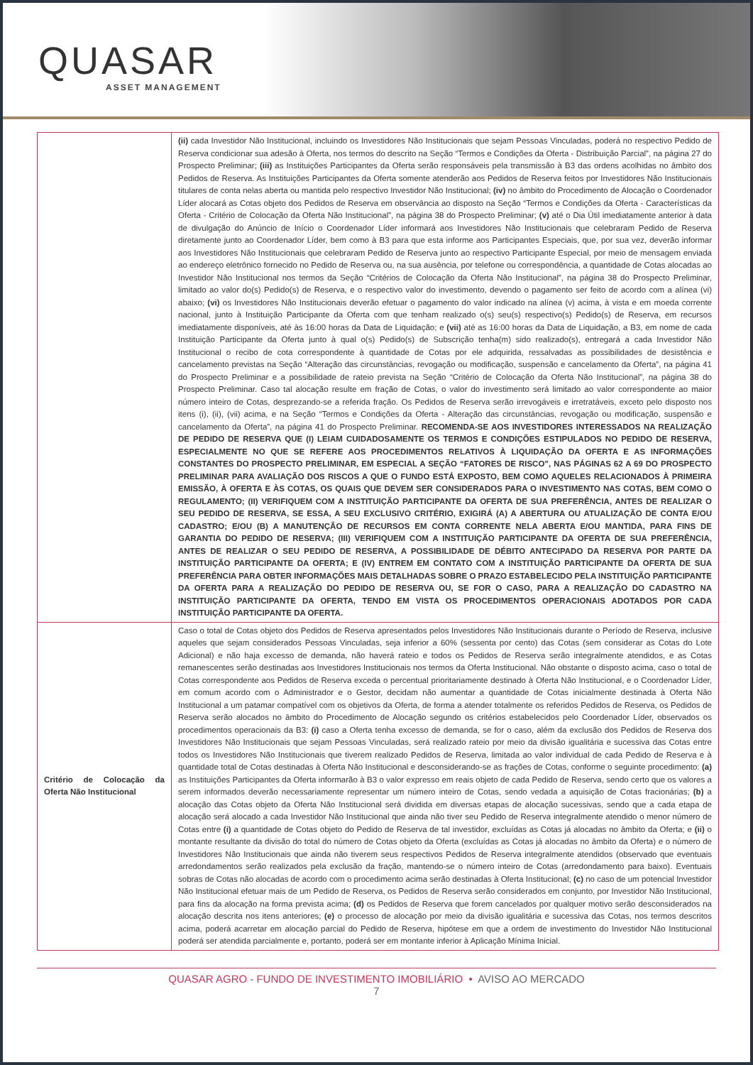QUASAR
ASSET MANAGEMENT
| | (ii) cada Investidor Não Institucional, incluindo os Investidores Não Institucionais que sejam Pessoas Vinculadas, poderá no respectivo Pedido de Reserva condicionar sua adesão à Oferta, nos termos do descrito na Seção “Termos e Condições da Oferta - Distribuição Parcial”, na página 27 do Prospecto Preliminar; (iii) as Instituições Participantes da Oferta serão responsáveis pela transmissão à B3 das ordens acolhidas no âmbito dos Pedidos de Reserva. As Instituições Participantes da Oferta somente atenderão aos Pedidos de Reserva feitos por Investidores Não Institucionais titulares de conta nelas aberta ou mantida pelo respectivo Investidor Não Institucional; (iv) no âmbito do Procedimento de Alocação o Coordenador Líder alocará as Cotas objeto dos Pedidos de Reserva em observância ao disposto na Seção “Termos e Condições da Oferta - Características da Oferta - Critério de Colocação da Oferta Não Institucional”, na página 38 do Prospecto Preliminar; (v) até o Dia Útil imediatamente anterior à data de divulgação do Anúncio de Início o Coordenador Líder informará aos Investidores Não Institucionais que celebraram Pedido de Reserva diretamente junto ao Coordenador Líder, bem como à B3 para que esta informe aos Participantes Especiais, que, por sua vez, deverão informar aos Investidores Não Institucionais que celebraram Pedido de Reserva junto ao respectivo Participante Especial, por meio de mensagem enviada ao endereço eletrônico fornecido no Pedido de Reserva ou, na sua ausência, por telefone ou correspondência, a quantidade de Cotas alocadas ao Investidor Não Institucional nos termos da Seção “Critérios de Colocação da Oferta Não Institucional”, na página 38 do Prospecto Preliminar, limitado ao valor do(s) Pedido(s) de Reserva, e o respectivo valor do investimento, devendo o pagamento ser feito de acordo com a alínea (vi) abaixo; (vi) os Investidores Não Institucionais deverão efetuar o pagamento do valor indicado na alínea (v) acima, à vista e em moeda corrente nacional, junto à Instituição Participante da Oferta com que tenham realizado o(s) seu(s) respectivo(s) Pedido(s) de Reserva, em recursos imediatamente disponíveis, até às 16:00 horas da Data de Liquidação; e (vii) até as 16:00 horas da Data de Liquidação, a B3, em nome de cada Instituição Participante da Oferta junto à qual o(s) Pedido(s) de Subscrição tenha(m) sido realizado(s), entregará a cada Investidor Não Institucional o recibo de cota correspondente à quantidade de Cotas por ele adquirida, ressalvadas as possibilidades de desistência e cancelamento previstas na Seção “Alteração das circunstâncias, revogação ou modificação, suspensão e cancelamento da Oferta”, na página 41 do Prospecto Preliminar e a possibilidade de rateio prevista na Seção “Critério de Colocação da Oferta Não Institucional”, na página 38 do Prospecto Preliminar. Caso tal alocação resulte em fração de Cotas, o valor do investimento será limitado ao valor correspondente ao maior número inteiro de Cotas, desprezando-se a referida fração. Os Pedidos de Reserva serão irrevogáveis e irretratáveis, exceto pelo disposto nos itens (i), (ii), (vii) acima, e na Seção “Termos e Condições da Oferta - Alteração das circunstâncias, revogação ou modificação, suspensão e cancelamento da Oferta”, na página 41 do Prospecto Preliminar. RECOMENDA-SE AOS INVESTIDORES INTERESSADOS NA REALIZAÇÃO DE PEDIDO DE RESERVA QUE (I) LEIAM CUIDADOSAMENTE OS TERMOS E CONDIÇÕES ESTIPULADOS NO PEDIDO DE RESERVA, ESPECIALMENTE NO QUE SE REFERE AOS PROCEDIMENTOS RELATIVOS À LIQUIDAÇÃO DA OFERTA E AS INFORMAÇÕES CONSTANTES DO PROSPECTO PRELIMINAR, EM ESPECIAL A SEÇÃO “FATORES DE RISCO”, NAS PÁGINAS 62 A 69 DO PROSPECTO PRELIMINAR PARA AVALIAÇÃO DOS RISCOS A QUE O FUNDO ESTÁ EXPOSTO, BEM COMO AQUELES RELACIONADOS À PRIMEIRA EMISSÃO, À OFERTA E ÀS COTAS, OS QUAIS QUE DEVEM SER CONSIDERADOS PARA O INVESTIMENTO NAS COTAS, BEM COMO O REGULAMENTO; (II) VERIFIQUEM COM A INSTITUIÇÃO PARTICIPANTE DA OFERTA DE SUA PREFERÊNCIA, ANTES DE REALIZAR O SEU PEDIDO DE RESERVA, SE ESSA, A SEU EXCLUSIVO CRITÉRIO, EXIGIRÁ (A) A ABERTURA OU ATUALIZAÇÃO DE CONTA E/OU CADASTRO; E/OU (B) A MANUTENÇÃO DE RECURSOS EM CONTA CORRENTE NELA ABERTA E/OU MANTIDA, PARA FINS DE GARANTIA DO PEDIDO DE RESERVA; (III) VERIFIQUEM COM A INSTITUIÇÃO PARTICIPANTE DA OFERTA DE SUA PREFERÊNCIA, ANTES DE REALIZAR O SEU PEDIDO DE RESERVA, A POSSIBILIDADE DE DÉBITO ANTECIPADO DA RESERVA POR PARTE DA INSTITUIÇÃO PARTICIPANTE DA OFERTA; E (IV) ENTREM EM CONTATO COM A INSTITUIÇÃO PARTICIPANTE DA OFERTA DE SUA PREFERÊNCIA PARA OBTER INFORMAÇÕES MAIS DETALHADAS SOBRE O PRAZO ESTABELECIDO PELA INSTITUIÇÃO PARTICIPANTE DA OFERTA PARA A REALIZAÇÃO DO PEDIDO DE RESERVA OU, SE FOR O CASO, PARA A REALIZAÇÃO DO CADASTRO NA INSTITUIÇÃO PARTICIPANTE DA OFERTA, TENDO EM VISTA OS PROCEDIMENTOS OPERACIONAIS ADOTADOS POR CADA INSTITUIÇÃO PARTICIPANTE DA OFERTA. |
| Critério de Colocação da Oferta Não Institucional | Caso o total de Cotas objeto dos Pedidos de Reserva apresentados pelos Investidores Não Institucionais durante o Período de Reserva, inclusive aqueles que sejam considerados Pessoas Vinculadas, seja inferior a 60% (sessenta por cento) das Cotas (sem considerar as Cotas do Lote Adicional) e não haja excesso de demanda, não haverá rateio e todos os Pedidos de Reserva serão integralmente atendidos, e as Cotas remanescentes serão destinadas aos Investidores Institucionais nos termos da Oferta Institucional. Não obstante o disposto acima, caso o total de Cotas correspondente aos Pedidos de Reserva exceda o percentual prioritariamente destinado à Oferta Não Institucional, e o Coordenador Líder, em comum acordo com o Administrador e o Gestor, decidam não aumentar a quantidade de Cotas inicialmente destinada à Oferta Não Institucional a um patamar compatível com os objetivos da Oferta, de forma a atender totalmente os referidos Pedidos de Reserva, os Pedidos de Reserva serão alocados no âmbito do Procedimento de Alocação segundo os critérios estabelecidos pelo Coordenador Líder, observados os procedimentos operacionais da B3: (i) caso a Oferta tenha excesso de demanda, se for o caso, além da exclusão dos Pedidos de Reserva dos Investidores Não Institucionais que sejam Pessoas Vinculadas, será realizado rateio por meio da divisão igualitária e sucessiva das Cotas entre todos os Investidores Não Institucionais que tiverem realizado Pedidos de Reserva, limitada ao valor individual de cada Pedido de Reserva e à quantidade total de Cotas destinadas à Oferta Não Institucional e desconsiderando-se as frações de Cotas, conforme o seguinte procedimento: (a) as Instituições Participantes da Oferta informarão à B3 o valor expresso em reais objeto de cada Pedido de Reserva, sendo certo que os valores a serem informados deverão necessariamente representar um número inteiro de Cotas, sendo vedada a aquisição de Cotas fracionárias; (b) a alocação das Cotas objeto da Oferta Não Institucional será dividida em diversas etapas de alocação sucessivas, sendo que a cada etapa de alocação será alocado a cada Investidor Não Institucional que ainda não tiver seu Pedido de Reserva integralmente atendido o menor número de Cotas entre (i) a quantidade de Cotas objeto do Pedido de Reserva de tal investidor, excluídas as Cotas já alocadas no âmbito da Oferta; e (ii) o montante resultante da divisão do total do número de Cotas objeto da Oferta (excluídas as Cotas já alocadas no âmbito da Oferta) e o número de Investidores Não Institucionais que ainda não tiverem seus respectivos Pedidos de Reserva integralmente atendidos (observado que eventuais arredondamentos serão realizados pela exclusão da fração, mantendo-se o número inteiro de Cotas (arredondamento para baixo). Eventuais sobras de Cotas não alocadas de acordo com o procedimento acima serão destinadas à Oferta Institucional; (c) no caso de um potencial Investidor Não Institucional efetuar mais de um Pedido de Reserva, os Pedidos de Reserva serão considerados em conjunto, por Investidor Não Institucional, para fins da alocação na forma prevista acima; (d) os Pedidos de Reserva que forem cancelados por qualquer motivo serão desconsiderados na alocação descrita nos itens anteriores; (e) o processo de alocação por meio da divisão igualitária e sucessiva das Cotas, nos termos descritos acima, poderá acarretar em alocação parcial do Pedido de Reserva, hipótese em que a ordem de investimento do Investidor Não Institucional poderá ser atendida parcialmente e, portanto, poderá ser em montante inferior à Aplicação Mínima Inicial. |
QUASAR AGRO - FUNDO DE INVESTIMENTO IMOBILIÁRIO • AVISO AO MERCADO
7